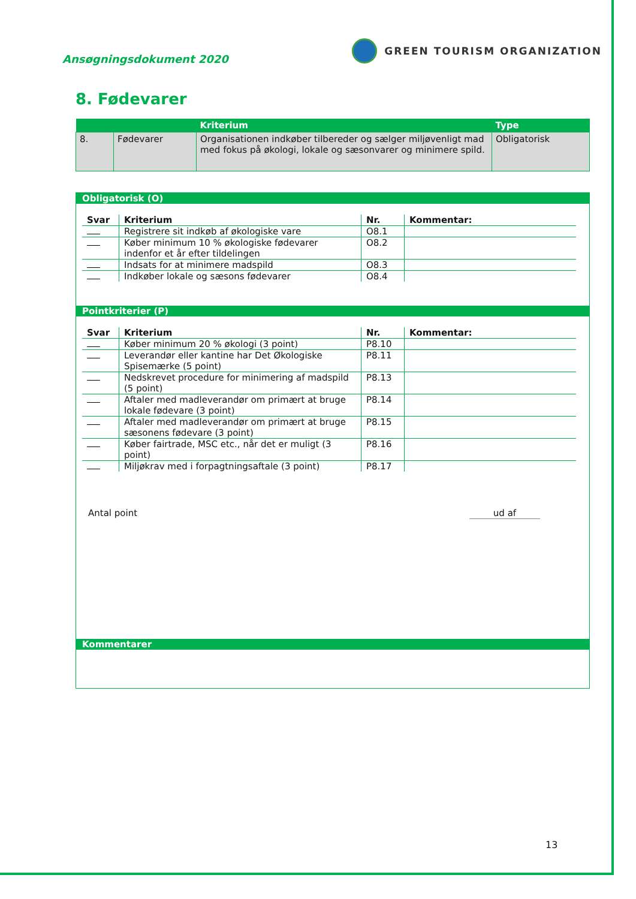Ansøgningsdokument 2020
GREEN TOURISM ORGANIZATION
8. Fødevarer
| | | Kriterium | Type |
| --- | --- | --- | --- |
| 8. | Fødevarer | Organisationen indkøber tilbereder og sælger miljøvenligt mad med fokus på økologi, lokale og sæsonvarer og minimere spild. | Obligatorisk |
Obligatorisk (O)
| Svar | Kriterium | Nr. | Kommentar: |
| --- | --- | --- | --- |
| | Registrere sit indkøb af økologiske vare | O8.1 | |
| | Køber minimum 10 % økologiske fødevarer indenfor et år efter tildelingen | O8.2 | |
| | Indsats for at minimere madspild | O8.3 | |
| | Indkøber lokale og sæsons fødevarer | O8.4 | |
Pointkriterier (P)
| Svar | Kriterium | Nr. | Kommentar: |
| --- | --- | --- | --- |
| | Køber minimum 20 % økologi (3 point) | P8.10 | |
| | Leverandør eller kantine har Det Økologiske Spisemærke (5 point) | P8.11 | |
| | Nedskrevet procedure for minimering af madspild (5 point) | P8.13 | |
| | Aftaler med madleverandør om primært at bruge lokale fødevare (3 point) | P8.14 | |
| | Aftaler med madleverandør om primært at bruge sæsonens fødevare (3 point) | P8.15 | |
| | Køber fairtrade, MSC etc., når det er muligt (3 point) | P8.16 | |
| | Miljøkrav med i forpagtningsaftale (3 point) | P8.17 | |
Antal point ud af
Kommentarer
13